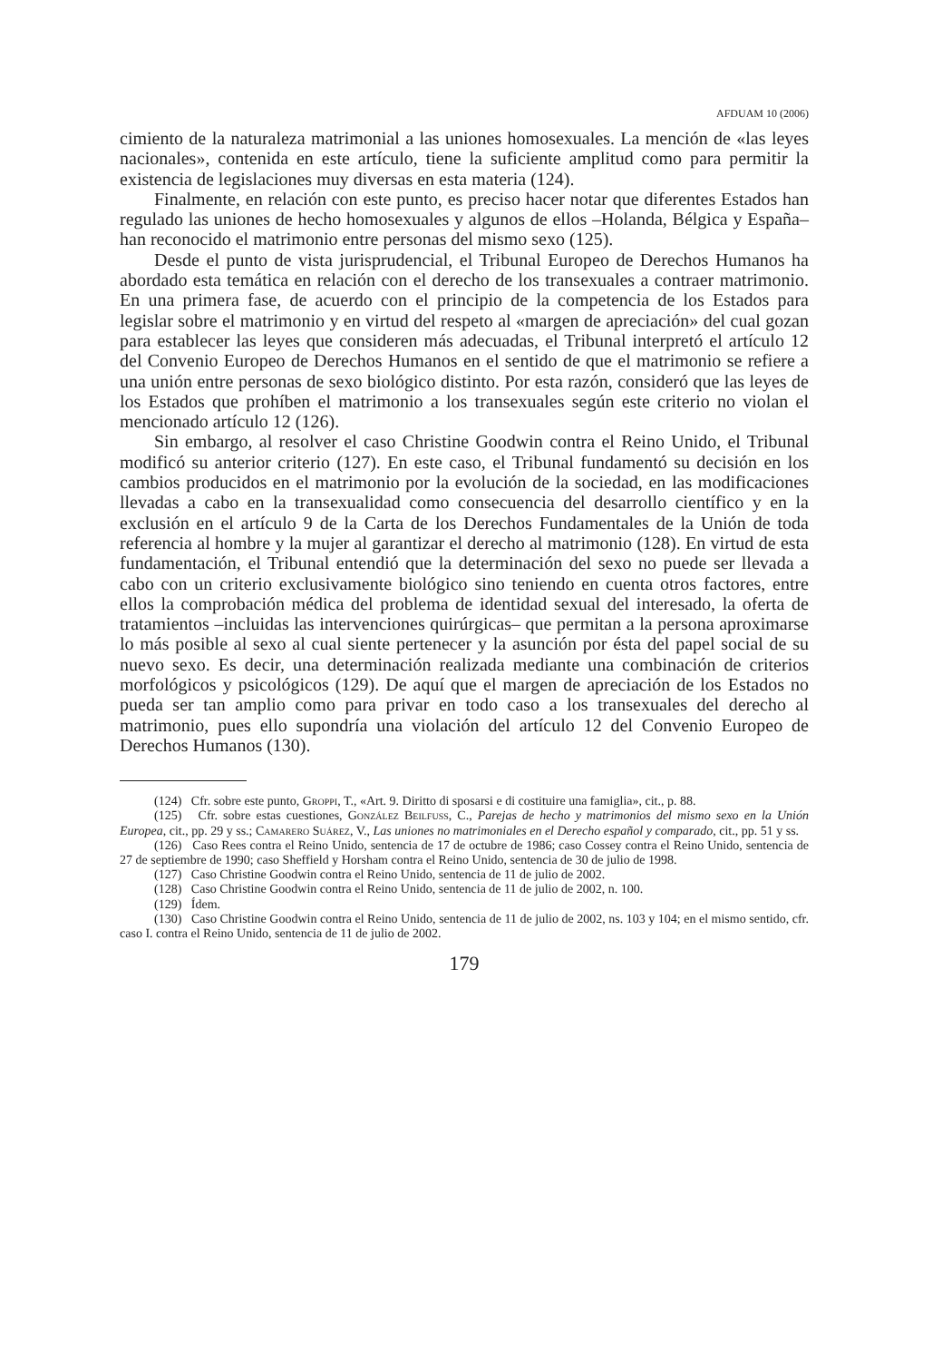AFDUAM 10 (2006)
cimiento de la naturaleza matrimonial a las uniones homosexuales. La mención de «las leyes nacionales», contenida en este artículo, tiene la suficiente amplitud como para permitir la existencia de legislaciones muy diversas en esta materia (124).
Finalmente, en relación con este punto, es preciso hacer notar que diferentes Estados han regulado las uniones de hecho homosexuales y algunos de ellos –Holanda, Bélgica y España– han reconocido el matrimonio entre personas del mismo sexo (125).
Desde el punto de vista jurisprudencial, el Tribunal Europeo de Derechos Humanos ha abordado esta temática en relación con el derecho de los transexuales a contraer matrimonio. En una primera fase, de acuerdo con el principio de la competencia de los Estados para legislar sobre el matrimonio y en virtud del respeto al «margen de apreciación» del cual gozan para establecer las leyes que consideren más adecuadas, el Tribunal interpretó el artículo 12 del Convenio Europeo de Derechos Humanos en el sentido de que el matrimonio se refiere a una unión entre personas de sexo biológico distinto. Por esta razón, consideró que las leyes de los Estados que prohíben el matrimonio a los transexuales según este criterio no violan el mencionado artículo 12 (126).
Sin embargo, al resolver el caso Christine Goodwin contra el Reino Unido, el Tribunal modificó su anterior criterio (127). En este caso, el Tribunal fundamentó su decisión en los cambios producidos en el matrimonio por la evolución de la sociedad, en las modificaciones llevadas a cabo en la transexualidad como consecuencia del desarrollo científico y en la exclusión en el artículo 9 de la Carta de los Derechos Fundamentales de la Unión de toda referencia al hombre y la mujer al garantizar el derecho al matrimonio (128). En virtud de esta fundamentación, el Tribunal entendió que la determinación del sexo no puede ser llevada a cabo con un criterio exclusivamente biológico sino teniendo en cuenta otros factores, entre ellos la comprobación médica del problema de identidad sexual del interesado, la oferta de tratamientos –incluidas las intervenciones quirúrgicas– que permitan a la persona aproximarse lo más posible al sexo al cual siente pertenecer y la asunción por ésta del papel social de su nuevo sexo. Es decir, una determinación realizada mediante una combinación de criterios morfológicos y psicológicos (129). De aquí que el margen de apreciación de los Estados no pueda ser tan amplio como para privar en todo caso a los transexuales del derecho al matrimonio, pues ello supondría una violación del artículo 12 del Convenio Europeo de Derechos Humanos (130).
(124) Cfr. sobre este punto, Groppi, T., «Art. 9. Diritto di sposarsi e di costituire una famiglia», cit., p. 88.
(125) Cfr. sobre estas cuestiones, González Beilfuss, C., Parejas de hecho y matrimonios del mismo sexo en la Unión Europea, cit., pp. 29 y ss.; Camarero Suárez, V., Las uniones no matrimoniales en el Derecho español y comparado, cit., pp. 51 y ss.
(126) Caso Rees contra el Reino Unido, sentencia de 17 de octubre de 1986; caso Cossey contra el Reino Unido, sentencia de 27 de septiembre de 1990; caso Sheffield y Horsham contra el Reino Unido, sentencia de 30 de julio de 1998.
(127) Caso Christine Goodwin contra el Reino Unido, sentencia de 11 de julio de 2002.
(128) Caso Christine Goodwin contra el Reino Unido, sentencia de 11 de julio de 2002, n. 100.
(129) Ídem.
(130) Caso Christine Goodwin contra el Reino Unido, sentencia de 11 de julio de 2002, ns. 103 y 104; en el mismo sentido, cfr. caso I. contra el Reino Unido, sentencia de 11 de julio de 2002.
179